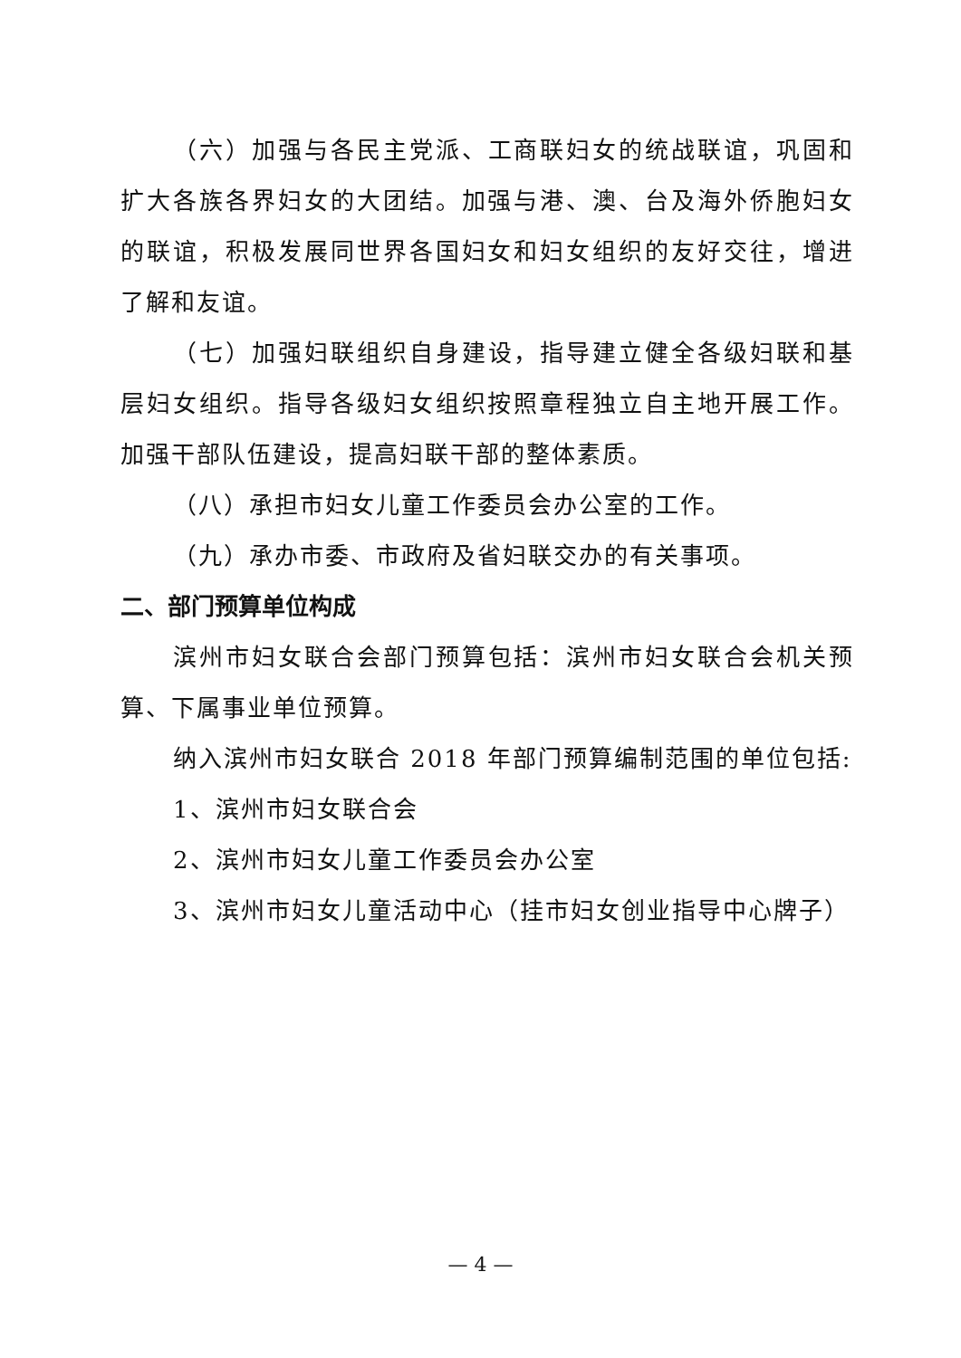（六）加强与各民主党派、工商联妇女的统战联谊，巩固和扩大各族各界妇女的大团结。加强与港、澳、台及海外侨胞妇女的联谊，积极发展同世界各国妇女和妇女组织的友好交往，增进了解和友谊。
（七）加强妇联组织自身建设，指导建立健全各级妇联和基层妇女组织。指导各级妇女组织按照章程独立自主地开展工作。加强干部队伍建设，提高妇联干部的整体素质。
（八）承担市妇女儿童工作委员会办公室的工作。
（九）承办市委、市政府及省妇联交办的有关事项。
二、部门预算单位构成
滨州市妇女联合会部门预算包括：滨州市妇女联合会机关预算、下属事业单位预算。
纳入滨州市妇女联合 2018 年部门预算编制范围的单位包括:
1、滨州市妇女联合会
2、滨州市妇女儿童工作委员会办公室
3、滨州市妇女儿童活动中心（挂市妇女创业指导中心牌子）
— 4 —